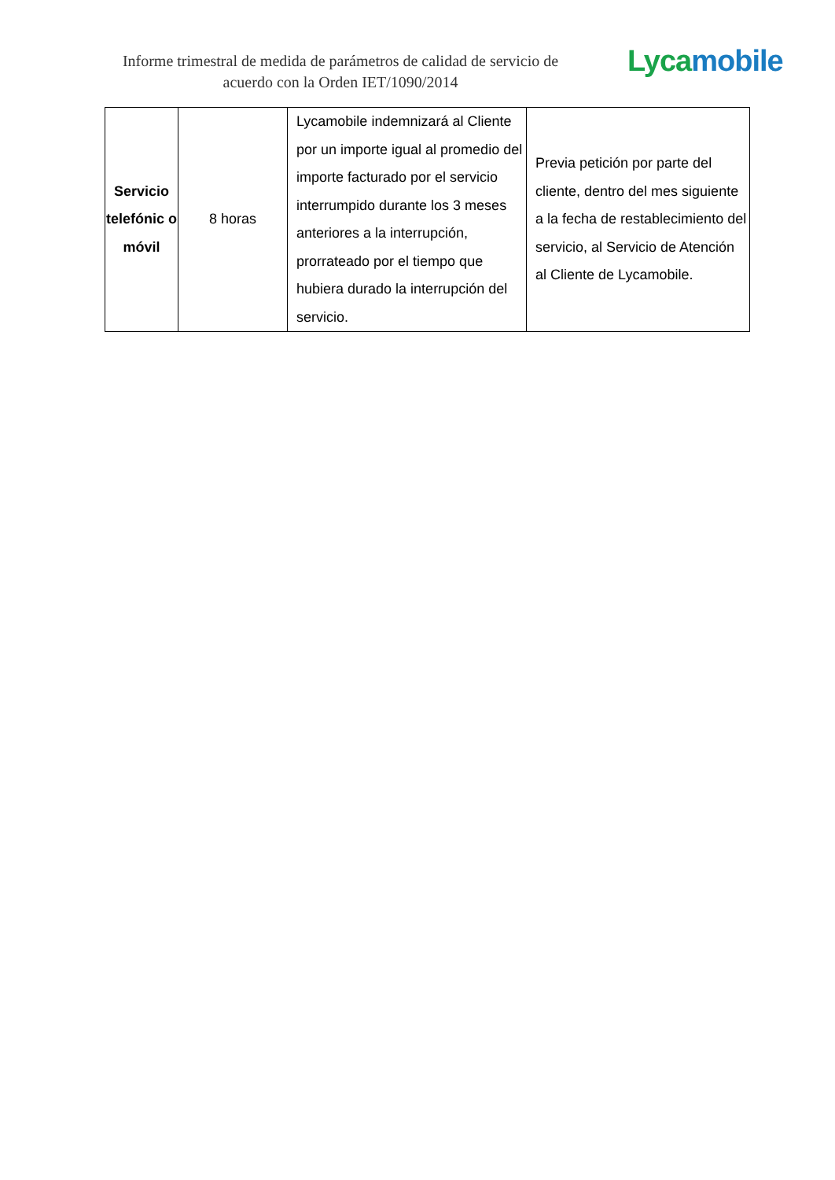Informe trimestral de medida de parámetros de calidad de servicio de acuerdo con la Orden IET/1090/2014
Lyca mobile
| Servicio telefónic o móvil | 8 horas | Lycamobile indemnizará al Cliente por un importe igual al promedio del importe facturado por el servicio interrumpido durante los 3 meses anteriores a la interrupción, prorrateado por el tiempo que hubiera durado la interrupción del servicio. | Previa petición por parte del cliente, dentro del mes siguiente a la fecha de restablecimiento del servicio, al Servicio de Atención al Cliente de Lycamobile. |